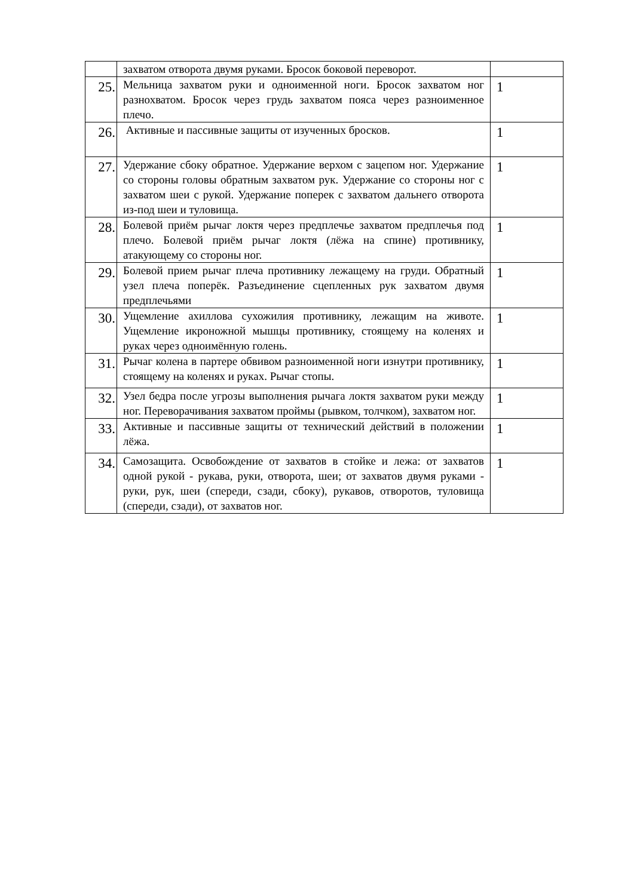| | захватом отворота двумя руками. Бросок боковой переворот. | |
| 25. | Мельница захватом руки и одноименной ноги. Бросок захватом ног разнохватом. Бросок через грудь захватом пояса через разноименное плечо. | 1 |
| 26. | Активные и пассивные защиты от изученных бросков. | 1 |
| 27. | Удержание сбоку обратное. Удержание верхом с зацепом ног. Удержание со стороны головы обратным захватом рук. Удержание со стороны ног с захватом шеи с рукой. Удержание поперек с захватом дальнего отворота из-под шеи и туловища. | 1 |
| 28. | Болевой приём рычаг локтя через предплечье захватом предплечья под плечо. Болевой приём рычаг локтя (лёжа на спине) противнику, атакующему со стороны ног. | 1 |
| 29. | Болевой прием рычаг плеча противнику лежащему на груди. Обратный узел плеча поперёк. Разъединение сцепленных рук захватом двумя предплечьями | 1 |
| 30. | Ущемление ахиллова сухожилия противнику, лежащим на животе. Ущемление икроножной мышцы противнику, стоящему на коленях и руках через одноимённую голень. | 1 |
| 31. | Рычаг колена в партере обвивом разноименной ноги изнутри противнику, стоящему на коленях и руках. Рычаг стопы. | 1 |
| 32. | Узел бедра после угрозы выполнения рычага локтя захватом руки между ног. Переворачивания захватом проймы (рывком, толчком), захватом ног. | 1 |
| 33. | Активные и пассивные защиты от технический действий в положении лёжа. | 1 |
| 34. | Самозащита. Освобождение от захватов в стойке и лежа: от захватов одной рукой - рукава, руки, отворота, шеи; от захватов двумя руками - руки, рук, шеи (спереди, сзади, сбоку), рукавов, отворотов, туловища (спереди, сзади), от захватов ног. | 1 |